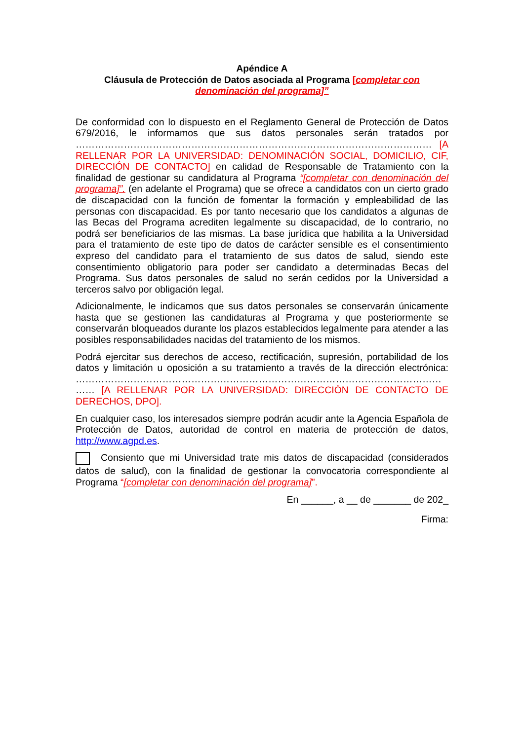Apéndice A
Cláusula de Protección de Datos asociada al Programa [completar con denominación del programa]”
De conformidad con lo dispuesto en el Reglamento General de Protección de Datos 679/2016, le informamos que sus datos personales serán tratados por ………………………………………………………………………………………………… [A RELLENAR POR LA UNIVERSIDAD: DENOMINACIÓN SOCIAL, DOMICILIO, CIF, DIRECCIÓN DE CONTACTO] en calidad de Responsable de Tratamiento con la finalidad de gestionar su candidatura al Programa “[completar con denominación del programa]”. (en adelante el Programa) que se ofrece a candidatos con un cierto grado de discapacidad con la función de fomentar la formación y empleabilidad de las personas con discapacidad. Es por tanto necesario que los candidatos a algunas de las Becas del Programa acrediten legalmente su discapacidad, de lo contrario, no podrá ser beneficiarios de las mismas. La base jurídica que habilita a la Universidad para el tratamiento de este tipo de datos de carácter sensible es el consentimiento expreso del candidato para el tratamiento de sus datos de salud, siendo este consentimiento obligatorio para poder ser candidato a determinadas Becas del Programa. Sus datos personales de salud no serán cedidos por la Universidad a terceros salvo por obligación legal.
Adicionalmente, le indicamos que sus datos personales se conservarán únicamente hasta que se gestionen las candidaturas al Programa y que posteriormente se conservarán bloqueados durante los plazos establecidos legalmente para atender a las posibles responsabilidades nacidas del tratamiento de los mismos.
Podrá ejercitar sus derechos de acceso, rectificación, supresión, portabilidad de los datos y limitación u oposición a su tratamiento a través de la dirección electrónica: …………………………………………………………………………………………………… …… [A RELLENAR POR LA UNIVERSIDAD: DIRECCIÓN DE CONTACTO DE DERECHOS, DPO].
En cualquier caso, los interesados siempre podrán acudir ante la Agencia Española de Protección de Datos, autoridad de control en materia de protección de datos, http://www.agpd.es.
Consiento que mi Universidad trate mis datos de discapacidad (considerados datos de salud), con la finalidad de gestionar la convocatoria correspondiente al Programa “[completar con denominación del programa]”.
En ______, a __ de _______ de 202_
Firma: